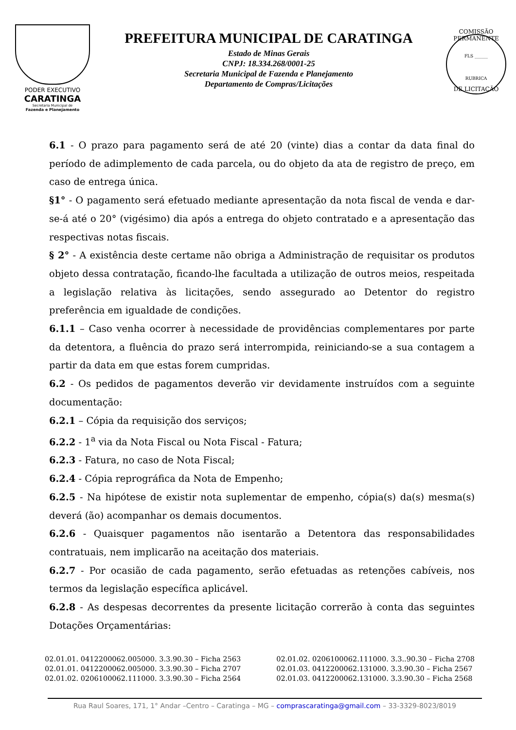PODER EXECUTIVO
CARATINGA
Secretaria Municipal de
Fazenda e Planejamento
PREFEITURA MUNICIPAL DE CARATINGA
Estado de Minas Gerais
CNPJ: 18.334.268/0001-25
Secretaria Municipal de Fazenda e Planejamento
Departamento de Compras/Licitações
COMISSÃO PERMANENTE
FLS ______
RUBRICA
DE LICITAÇÃO
6.1 - O prazo para pagamento será de até 20 (vinte) dias a contar da data final do período de adimplemento de cada parcela, ou do objeto da ata de registro de preço, em caso de entrega única.
§1° - O pagamento será efetuado mediante apresentação da nota fiscal de venda e dar-se-á até o 20° (vigésimo) dia após a entrega do objeto contratado e a apresentação das respectivas notas fiscais.
§ 2° - A existência deste certame não obriga a Administração de requisitar os produtos objeto dessa contratação, ficando-lhe facultada a utilização de outros meios, respeitada a legislação relativa às licitações, sendo assegurado ao Detentor do registro preferência em igualdade de condições.
6.1.1 – Caso venha ocorrer à necessidade de providências complementares por parte da detentora, a fluência do prazo será interrompida, reiniciando-se a sua contagem a partir da data em que estas forem cumpridas.
6.2 - Os pedidos de pagamentos deverão vir devidamente instruídos com a seguinte documentação:
6.2.1 – Cópia da requisição dos serviços;
6.2.2 - 1<sup>a</sup> via da Nota Fiscal ou Nota Fiscal - Fatura;
6.2.3 - Fatura, no caso de Nota Fiscal;
6.2.4 - Cópia reprográfica da Nota de Empenho;
6.2.5 - Na hipótese de existir nota suplementar de empenho, cópia(s) da(s) mesma(s) deverá (ão) acompanhar os demais documentos.
6.2.6 - Quaisquer pagamentos não isentarão a Detentora das responsabilidades contratuais, nem implicarão na aceitação dos materiais.
6.2.7 - Por ocasião de cada pagamento, serão efetuadas as retenções cabíveis, nos termos da legislação específica aplicável.
6.2.8 - As despesas decorrentes da presente licitação correrão à conta das seguintes Dotações Orçamentárias:
02.01.01. 0412200062.005000. 3.3.90.30 – Ficha 2563
02.01.01. 0412200062.005000. 3.3.90.30 – Ficha 2707
02.01.02. 0206100062.111000. 3.3.90.30 – Ficha 2564
02.01.02. 0206100062.111000. 3.3..90.30 – Ficha 2708
02.01.03. 0412200062.131000. 3.3.90.30 – Ficha 2567
02.01.03. 0412200062.131000. 3.3.90.30 – Ficha 2568
Rua Raul Soares, 171, 1° Andar –Centro – Caratinga – MG – comprascaratinga@gmail.com – 33-3329-8023/8019